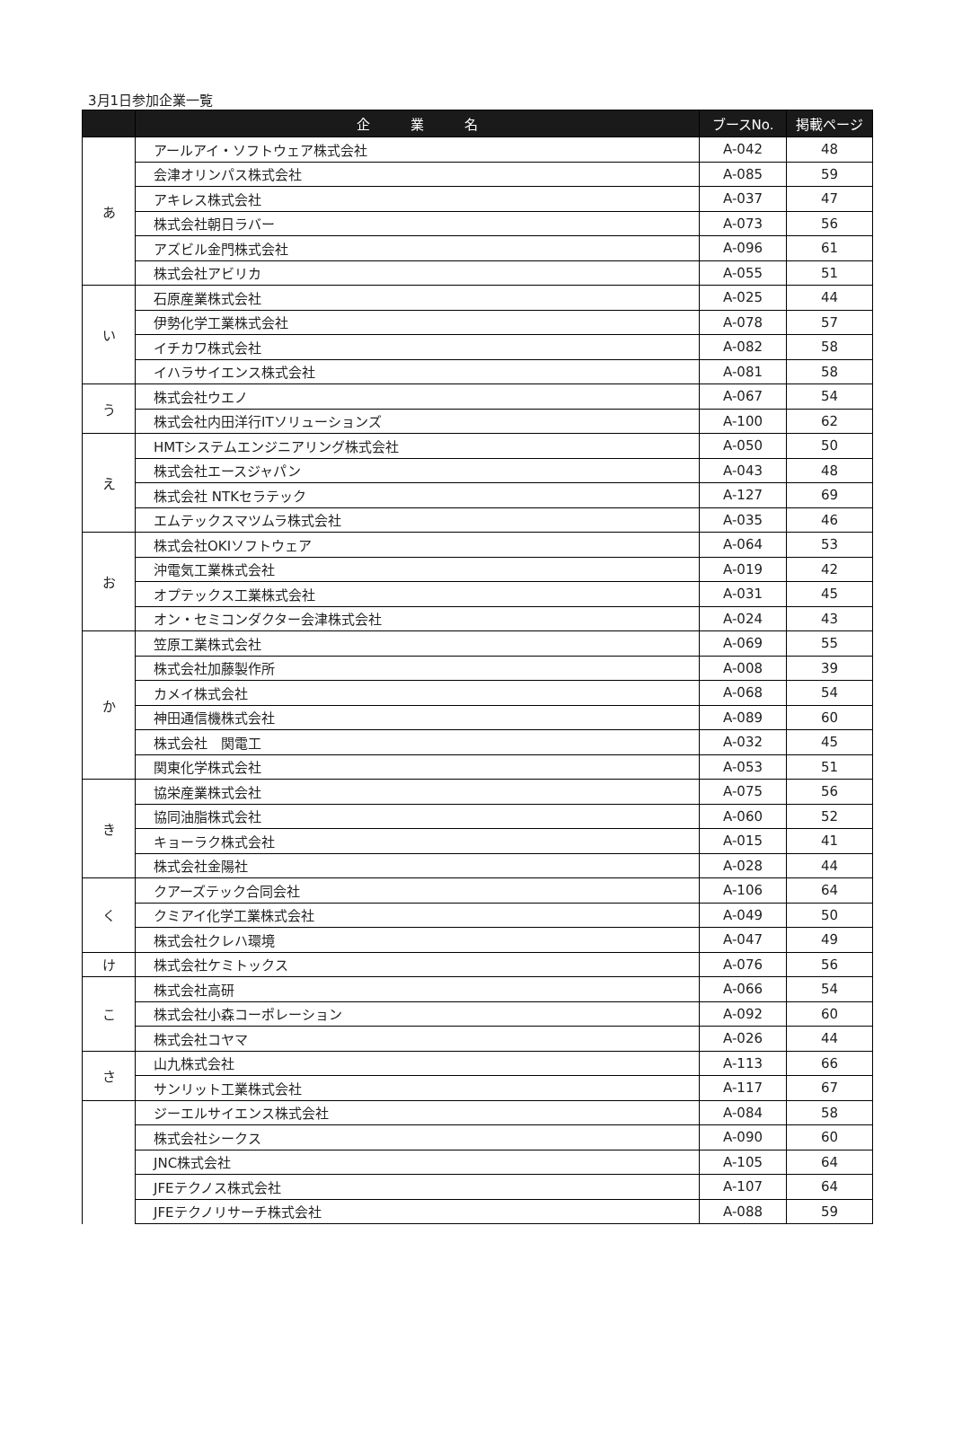3月1日参加企業一覧
| | 企 業 名 | ブースNo. | 掲載ページ |
| --- | --- | --- | --- |
| あ | アールアイ・ソフトウェア株式会社 | A-042 | 48 |
| | 会津オリンパス株式会社 | A-085 | 59 |
| | アキレス株式会社 | A-037 | 47 |
| | 株式会社朝日ラバー | A-073 | 56 |
| | アズビル金門株式会社 | A-096 | 61 |
| | 株式会社アビリカ | A-055 | 51 |
| い | 石原産業株式会社 | A-025 | 44 |
| | 伊勢化学工業株式会社 | A-078 | 57 |
| | イチカワ株式会社 | A-082 | 58 |
| | イハラサイエンス株式会社 | A-081 | 58 |
| う | 株式会社ウエノ | A-067 | 54 |
| | 株式会社内田洋行ITソリューションズ | A-100 | 62 |
| え | HMTシステムエンジニアリング株式会社 | A-050 | 50 |
| | 株式会社エースジャパン | A-043 | 48 |
| | 株式会社 NTKセラテック | A-127 | 69 |
| | エムテックスマツムラ株式会社 | A-035 | 46 |
| お | 株式会社OKIソフトウェア | A-064 | 53 |
| | 沖電気工業株式会社 | A-019 | 42 |
| | オプテックス工業株式会社 | A-031 | 45 |
| | オン・セミコンダクター会津株式会社 | A-024 | 43 |
| か | 笠原工業株式会社 | A-069 | 55 |
| | 株式会社加藤製作所 | A-008 | 39 |
| | カメイ株式会社 | A-068 | 54 |
| | 神田通信機株式会社 | A-089 | 60 |
| | 株式会社 関電工 | A-032 | 45 |
| | 関東化学株式会社 | A-053 | 51 |
| き | 協栄産業株式会社 | A-075 | 56 |
| | 協同油脂株式会社 | A-060 | 52 |
| | キョーラク株式会社 | A-015 | 41 |
| | 株式会社金陽社 | A-028 | 44 |
| く | クアーズテック合同会社 | A-106 | 64 |
| | クミアイ化学工業株式会社 | A-049 | 50 |
| | 株式会社クレハ環境 | A-047 | 49 |
| け | 株式会社ケミトックス | A-076 | 56 |
| こ | 株式会社高研 | A-066 | 54 |
| | 株式会社小森コーポレーション | A-092 | 60 |
| | 株式会社コヤマ | A-026 | 44 |
| さ | 山九株式会社 | A-113 | 66 |
| | サンリット工業株式会社 | A-117 | 67 |
| | ジーエルサイエンス株式会社 | A-084 | 58 |
| | 株式会社シークス | A-090 | 60 |
| | JNC株式会社 | A-105 | 64 |
| | JFEテクノス株式会社 | A-107 | 64 |
| | JFEテクノリサーチ株式会社 | A-088 | 59 |